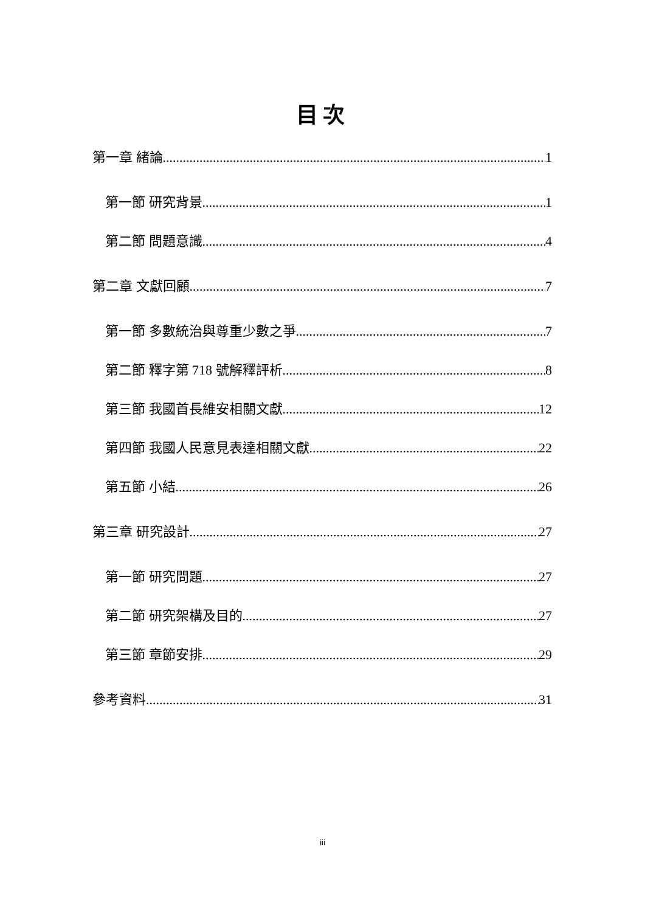目次
第一章 緒論 1
第一節 研究背景 1
第二節 問題意識 4
第二章 文獻回顧 7
第一節 多數統治與尊重少數之爭 7
第二節 釋字第 718 號解釋評析 8
第三節 我國首長維安相關文獻 12
第四節 我國人民意見表達相關文獻 22
第五節 小結 26
第三章 研究設計 27
第一節 研究問題 27
第二節 研究架構及目的 27
第三節 章節安排 29
參考資料 31
iii